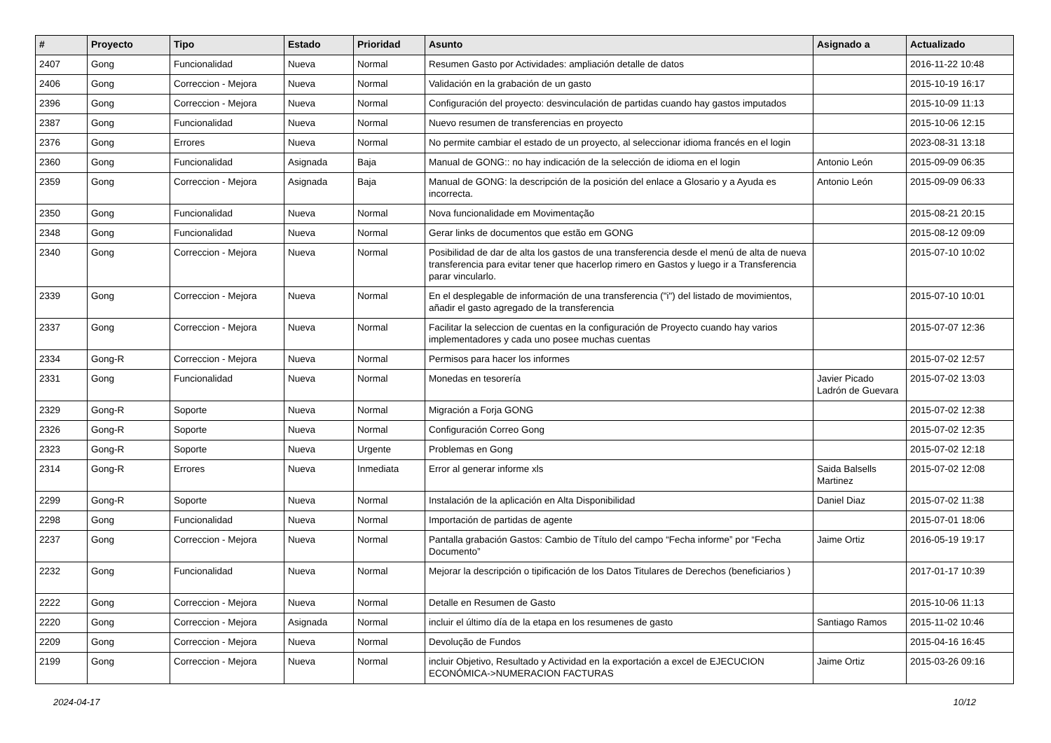| # | Proyecto | Tipo | Estado | Prioridad | Asunto | Asignado a | Actualizado |
| --- | --- | --- | --- | --- | --- | --- | --- |
| 2407 | Gong | Funcionalidad | Nueva | Normal | Resumen Gasto por Actividades: ampliación detalle de datos | | 2016-11-22 10:48 |
| 2406 | Gong | Correccion - Mejora | Nueva | Normal | Validación en la grabación de un gasto | | 2015-10-19 16:17 |
| 2396 | Gong | Correccion - Mejora | Nueva | Normal | Configuración del proyecto: desvinculación de partidas cuando hay gastos imputados | | 2015-10-09 11:13 |
| 2387 | Gong | Funcionalidad | Nueva | Normal | Nuevo resumen de transferencias en proyecto | | 2015-10-06 12:15 |
| 2376 | Gong | Errores | Nueva | Normal | No permite cambiar el estado de un proyecto, al seleccionar idioma francés en el login | | 2023-08-31 13:18 |
| 2360 | Gong | Funcionalidad | Asignada | Baja | Manual de GONG:: no hay indicación de la selección de idioma en el login | Antonio León | 2015-09-09 06:35 |
| 2359 | Gong | Correccion - Mejora | Asignada | Baja | Manual de GONG: la descripción de la posición del enlace a Glosario y a Ayuda es incorrecta. | Antonio León | 2015-09-09 06:33 |
| 2350 | Gong | Funcionalidad | Nueva | Normal | Nova funcionalidade em Movimentação | | 2015-08-21 20:15 |
| 2348 | Gong | Funcionalidad | Nueva | Normal | Gerar links de documentos que estão em GONG | | 2015-08-12 09:09 |
| 2340 | Gong | Correccion - Mejora | Nueva | Normal | Posibilidad de dar de alta los gastos de una transferencia desde el menú de alta de nueva transferencia para evitar tener que hacerlop rimero en Gastos y luego ir a Transferencia parar vincularlo. | | 2015-07-10 10:02 |
| 2339 | Gong | Correccion - Mejora | Nueva | Normal | En el desplegable de información de una transferencia ("i") del listado de movimientos, añadir el gasto agregado de la transferencia | | 2015-07-10 10:01 |
| 2337 | Gong | Correccion - Mejora | Nueva | Normal | Facilitar la seleccion de cuentas en la configuración de Proyecto cuando hay varios implementadores y cada uno posee muchas cuentas | | 2015-07-07 12:36 |
| 2334 | Gong-R | Correccion - Mejora | Nueva | Normal | Permisos para hacer los informes | | 2015-07-02 12:57 |
| 2331 | Gong | Funcionalidad | Nueva | Normal | Monedas en tesorería | Javier Picado Ladrón de Guevara | 2015-07-02 13:03 |
| 2329 | Gong-R | Soporte | Nueva | Normal | Migración a Forja GONG | | 2015-07-02 12:38 |
| 2326 | Gong-R | Soporte | Nueva | Normal | Configuración Correo Gong | | 2015-07-02 12:35 |
| 2323 | Gong-R | Soporte | Nueva | Urgente | Problemas en Gong | | 2015-07-02 12:18 |
| 2314 | Gong-R | Errores | Nueva | Inmediata | Error al generar informe xls | Saida Balsells Martinez | 2015-07-02 12:08 |
| 2299 | Gong-R | Soporte | Nueva | Normal | Instalación de la aplicación en Alta Disponibilidad | Daniel Diaz | 2015-07-02 11:38 |
| 2298 | Gong | Funcionalidad | Nueva | Normal | Importación de partidas de agente | | 2015-07-01 18:06 |
| 2237 | Gong | Correccion - Mejora | Nueva | Normal | Pantalla grabación Gastos: Cambio de Título del campo “Fecha informe” por “Fecha Documento” | Jaime Ortiz | 2016-05-19 19:17 |
| 2232 | Gong | Funcionalidad | Nueva | Normal | Mejorar la descripción o tipificación de los Datos Titulares de Derechos (beneficiarios ) | | 2017-01-17 10:39 |
| 2222 | Gong | Correccion - Mejora | Nueva | Normal | Detalle en Resumen de Gasto | | 2015-10-06 11:13 |
| 2220 | Gong | Correccion - Mejora | Asignada | Normal | incluir el último día de la etapa en los resumenes de gasto | Santiago Ramos | 2015-11-02 10:46 |
| 2209 | Gong | Correccion - Mejora | Nueva | Normal | Devolução de Fundos | | 2015-04-16 16:45 |
| 2199 | Gong | Correccion - Mejora | Nueva | Normal | incluir Objetivo, Resultado y Actividad en la exportación a excel de EJECUCION ECONÓMICA->NUMERACION FACTURAS | Jaime Ortiz | 2015-03-26 09:16 |
2024-04-17 10/12